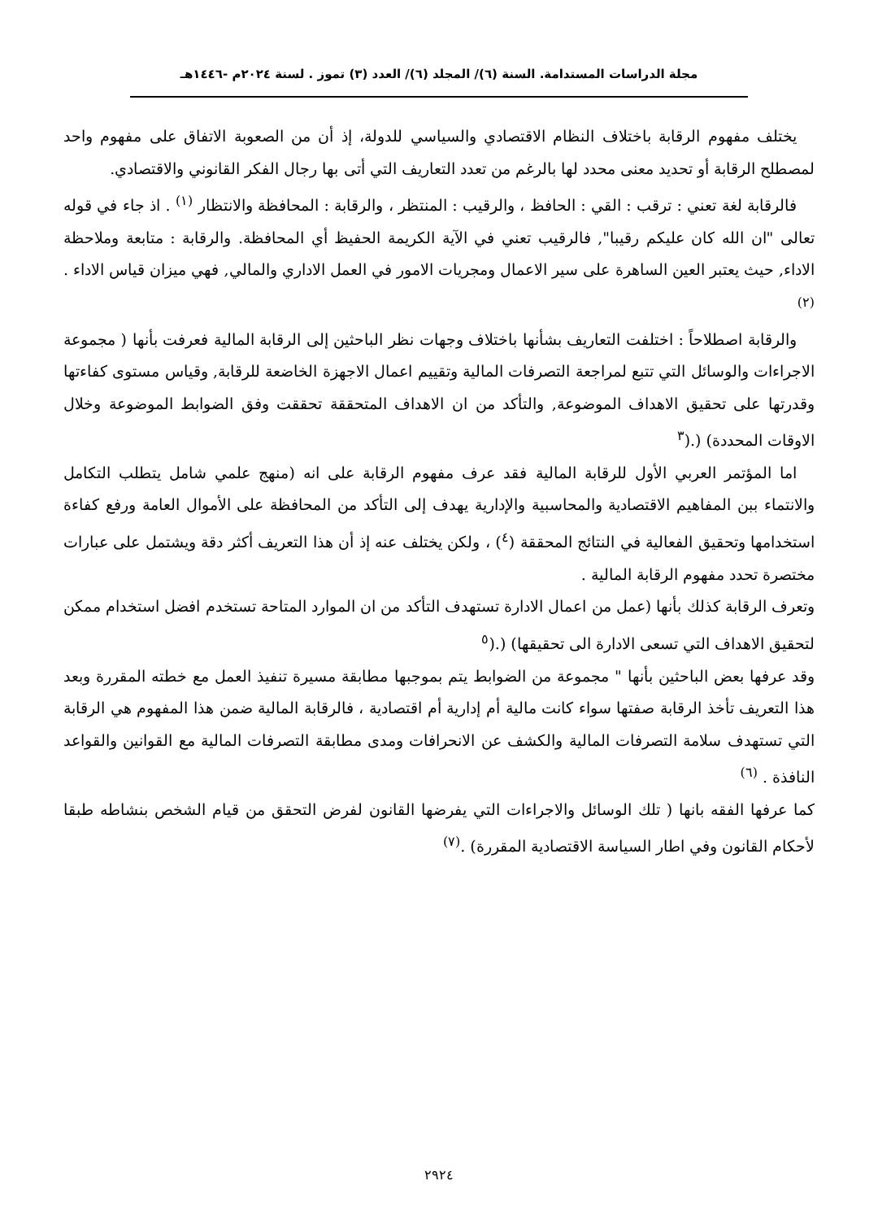مجلة الدراسات المستدامة. السنة (٦)/ المجلد (٦)/ العدد (٣) تموز . لسنة ٢٠٢٤م -١٤٤٦هـ
يختلف مفهوم الرقابة باختلاف النظام الاقتصادي والسياسي للدولة، إذ أن من الصعوبة الاتفاق على مفهوم واحد لمصطلح الرقابة أو تحديد معنى محدد لها بالرغم من تعدد التعاريف التي أتى بها رجال الفكر القانوني والاقتصادي.
فالرقابة لغة تعني : ترقب : القي : الحافظ ، والرقيب : المنتظر ، والرقابة : المحافظة والانتظار <sup>(١)</sup> . اذ جاء في قوله تعالى "ان الله كان عليكم رقيبا", فالرقيب تعني في الآية الكريمة الحفيظ أي المحافظة. والرقابة : متابعة وملاحظة الاداء, حيث يعتبر العين الساهرة على سير الاعمال ومجريات الامور في العمل الاداري والمالي, فهي ميزان قياس الاداء .<sup>(٢)</sup>
والرقابة اصطلاحاً : اختلفت التعاريف بشأنها باختلاف وجهات نظر الباحثين إلى الرقابة المالية فعرفت بأنها ( مجموعة الاجراءات والوسائل التي تتبع لمراجعة التصرفات المالية وتقييم اعمال الاجهزة الخاضعة للرقابة, وقياس مستوى كفاءتها وقدرتها على تحقيق الاهداف الموضوعة, والتأكد من ان الاهداف المتحققة تحققت وفق الضوابط الموضوعة وخلال الاوقات المحددة) (.(<sup>٣</sup>
اما المؤتمر العربي الأول للرقابة المالية فقد عرف مفهوم الرقابة على انه (منهج علمي شامل يتطلب التكامل والانتماء ببن المفاهيم الاقتصادية والمحاسبية والإدارية يهدف إلى التأكد من المحافظة على الأموال العامة ورفع كفاءة استخدامها وتحقيق الفعالية في النتائج المحققة (<sup>٤</sup>) ، ولكن يختلف عنه إذ أن هذا التعريف أكثر دقة ويشتمل على عبارات مختصرة تحدد مفهوم الرقابة المالية .
وتعرف الرقابة كذلك بأنها (عمل من اعمال الادارة تستهدف التأكد من ان الموارد المتاحة تستخدم افضل استخدام ممكن لتحقيق الاهداف التي تسعى الادارة الى تحقيقها) (.(<sup>٥</sup>
وقد عرفها بعض الباحثين بأنها " مجموعة من الضوابط يتم بموجبها مطابقة مسيرة تنفيذ العمل مع خطته المقررة وبعد هذا التعريف تأخذ الرقابة صفتها سواء كانت مالية أم إدارية أم اقتصادية ، فالرقابة المالية ضمن هذا المفهوم هي الرقابة التي تستهدف سلامة التصرفات المالية والكشف عن الانحرافات ومدى مطابقة التصرفات المالية مع القوانين والقواعد النافذة . <sup>(٦)</sup>
كما عرفها الفقه بانها ( تلك الوسائل والاجراءات التي يفرضها القانون لفرض التحقق من قيام الشخص بنشاطه طبقا لأحكام القانون وفي اطار السياسة الاقتصادية المقررة) .<sup>(٧)</sup>
٢٩٢٤